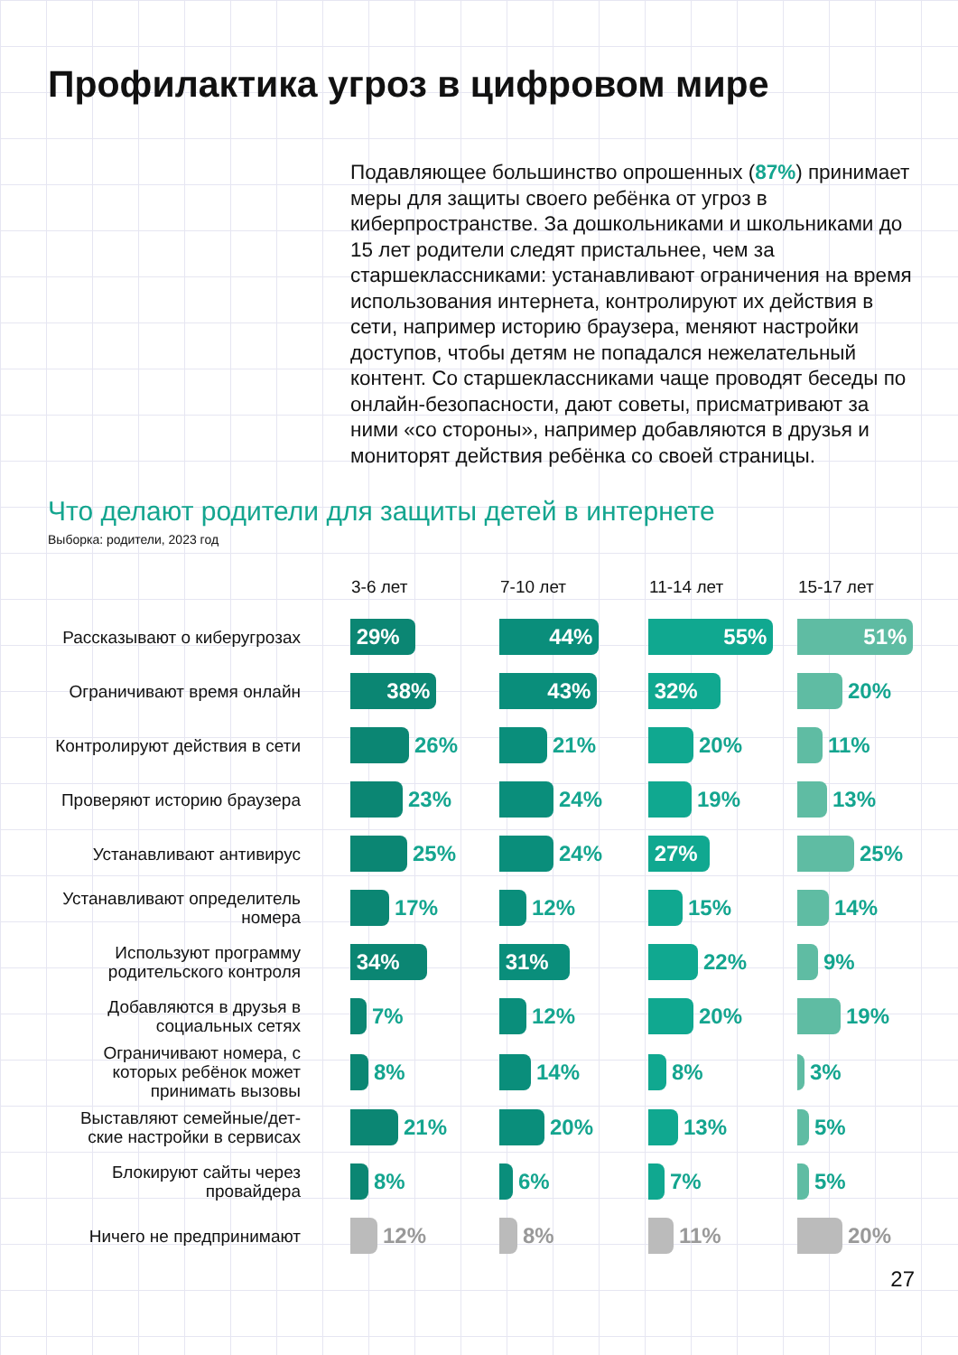Профилактика угроз в цифровом мире
Подавляющее большинство опрошенных (87%) принимает меры для защиты своего ребёнка от угроз в киберпространстве. За дошкольниками и школьниками до 15 лет родители следят пристальнее, чем за старшеклассниками: устанавливают ограничения на время использования интернета, контролируют их действия в сети, например историю браузера, меняют настройки доступов, чтобы детям не попадался нежелательный контент. Со старшеклассниками чаще проводят беседы по онлайн-безопасности, дают советы, присматривают за ними «со стороны», например добавляются в друзья и мониторят действия ребёнка со своей страницы.
Что делают родители для защиты детей в интернете
Выборка: родители, 2023 год
| | 3-6 лет | 7-10 лет | 11-14 лет | 15-17 лет |
| --- | --- | --- | --- | --- |
| Рассказывают о киберугрозах | 29% | 44% | 55% | 51% |
| Ограничивают время онлайн | 38% | 43% | 32% | 20% |
| Контролируют действия в сети | 26% | 21% | 20% | 11% |
| Проверяют историю браузера | 23% | 24% | 19% | 13% |
| Устанавливают антивирус | 25% | 24% | 27% | 25% |
| Устанавливают определитель номера | 17% | 12% | 15% | 14% |
| Используют программу родительского контроля | 34% | 31% | 22% | 9% |
| Добавляются в друзья в социальных сетях | 7% | 12% | 20% | 19% |
| Ограничивают номера, с которых ребёнок может принимать вызовы | 8% | 14% | 8% | 3% |
| Выставляют семейные/дет-ские настройки в сервисах | 21% | 20% | 13% | 5% |
| Блокируют сайты через провайдера | 8% | 6% | 7% | 5% |
| Ничего не предпринимают | 12% | 8% | 11% | 20% |
27